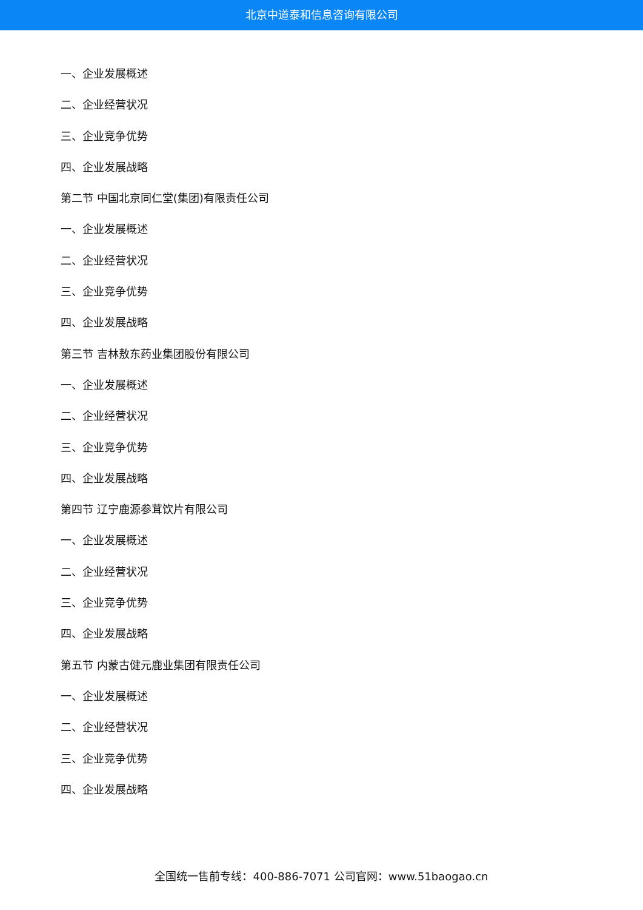北京中道泰和信息咨询有限公司
一、企业发展概述
二、企业经营状况
三、企业竞争优势
四、企业发展战略
第二节 中国北京同仁堂(集团)有限责任公司
一、企业发展概述
二、企业经营状况
三、企业竞争优势
四、企业发展战略
第三节 吉林敖东药业集团股份有限公司
一、企业发展概述
二、企业经营状况
三、企业竞争优势
四、企业发展战略
第四节 辽宁鹿源参茸饮片有限公司
一、企业发展概述
二、企业经营状况
三、企业竞争优势
四、企业发展战略
第五节 内蒙古健元鹿业集团有限责任公司
一、企业发展概述
二、企业经营状况
三、企业竞争优势
四、企业发展战略
全国统一售前专线：400-886-7071 公司官网：www.51baogao.cn